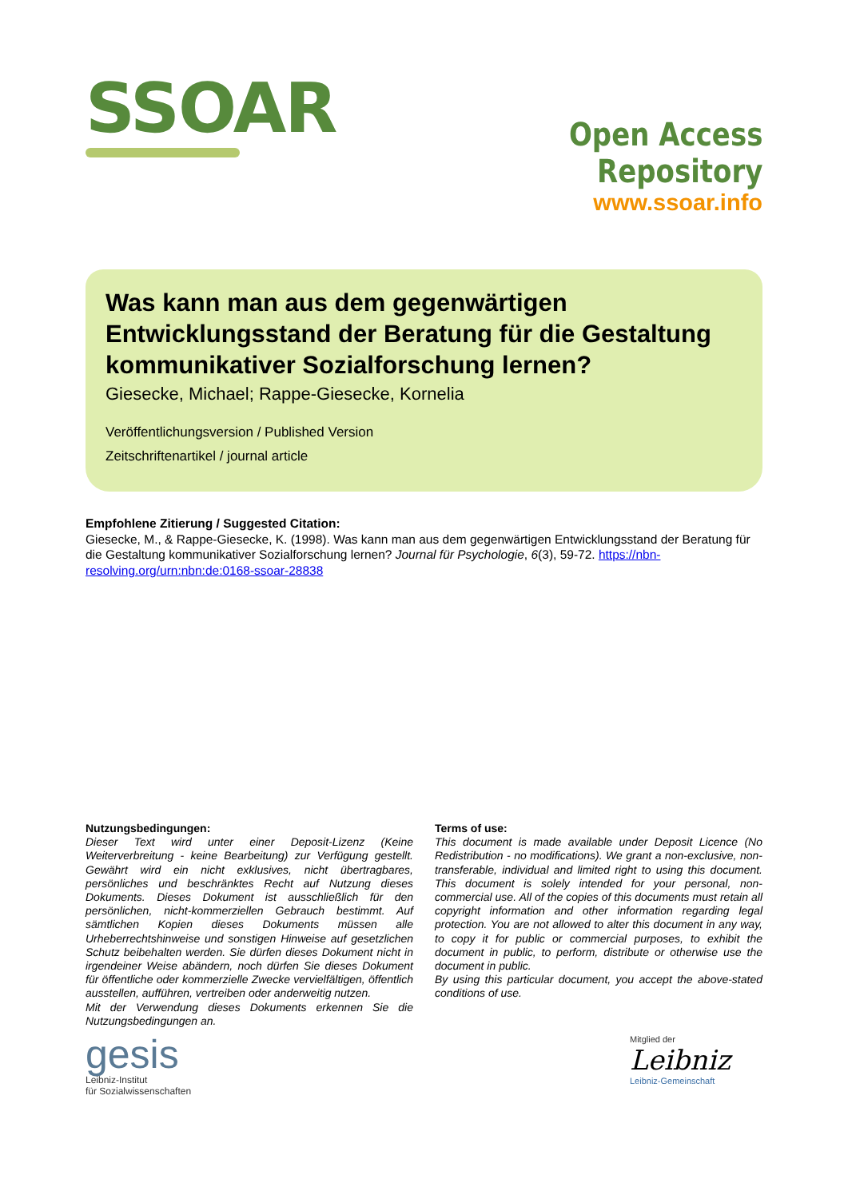SSOAR
Open Access Repository
www.ssoar.info
Was kann man aus dem gegenwärtigen Entwicklungsstand der Beratung für die Gestaltung kommunikativer Sozialforschung lernen?
Giesecke, Michael; Rappe-Giesecke, Kornelia
Veröffentlichungsversion / Published Version
Zeitschriftenartikel / journal article
Empfohlene Zitierung / Suggested Citation:
Giesecke, M., & Rappe-Giesecke, K. (1998). Was kann man aus dem gegenwärtigen Entwicklungsstand der Beratung für die Gestaltung kommunikativer Sozialforschung lernen? Journal für Psychologie, 6(3), 59-72. https://nbn-resolving.org/urn:nbn:de:0168-ssoar-28838
Nutzungsbedingungen:
Dieser Text wird unter einer Deposit-Lizenz (Keine Weiterverbreitung - keine Bearbeitung) zur Verfügung gestellt. Gewährt wird ein nicht exklusives, nicht übertragbares, persönliches und beschränktes Recht auf Nutzung dieses Dokuments. Dieses Dokument ist ausschließlich für den persönlichen, nicht-kommerziellen Gebrauch bestimmt. Auf sämtlichen Kopien dieses Dokuments müssen alle Urheberrechtshinweise und sonstigen Hinweise auf gesetzlichen Schutz beibehalten werden. Sie dürfen dieses Dokument nicht in irgendeiner Weise abändern, noch dürfen Sie dieses Dokument für öffentliche oder kommerzielle Zwecke vervielfältigen, öffentlich ausstellen, aufführen, vertreiben oder anderweitig nutzen.
Mit der Verwendung dieses Dokuments erkennen Sie die Nutzungsbedingungen an.
Terms of use:
This document is made available under Deposit Licence (No Redistribution - no modifications). We grant a non-exclusive, non-transferable, individual and limited right to using this document. This document is solely intended for your personal, non-commercial use. All of the copies of this documents must retain all copyright information and other information regarding legal protection. You are not allowed to alter this document in any way, to copy it for public or commercial purposes, to exhibit the document in public, to perform, distribute or otherwise use the document in public.
By using this particular document, you accept the above-stated conditions of use.
gesis
Leibniz-Institut
für Sozialwissenschaften
Mitglied der
Leibniz
Leibniz-Gemeinschaft